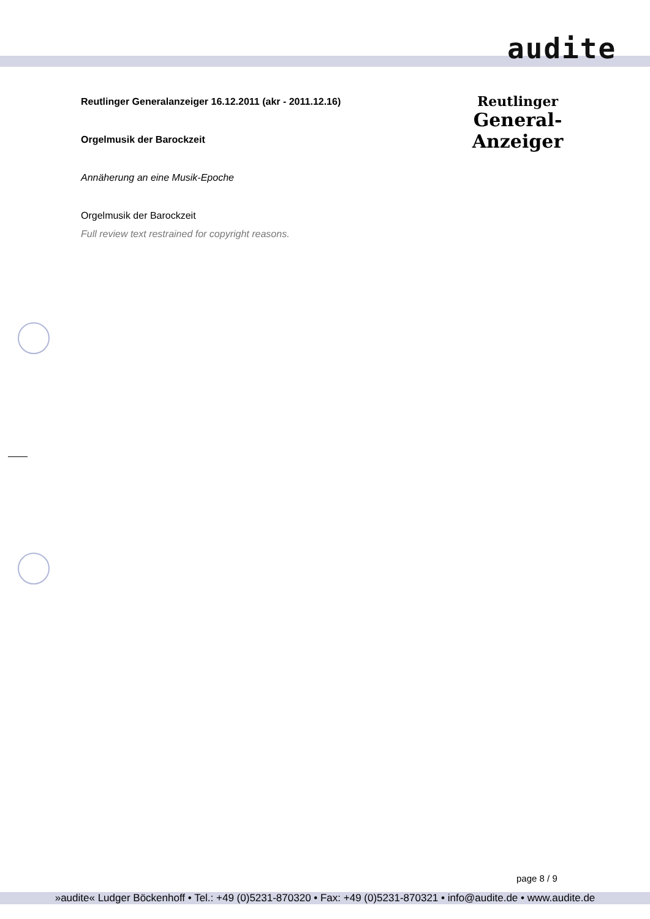audite
Reutlinger
General-Anzeiger
Reutlinger Generalanzeiger 16.12.2011 (akr - 2011.12.16)
Orgelmusik der Barockzeit
Annäherung an eine Musik-Epoche
Orgelmusik der Barockzeit
Full review text restrained for copyright reasons.
page 8 / 9
»audite« Ludger Böckenhoff • Tel.: +49 (0)5231-870320 • Fax: +49 (0)5231-870321 • info@audite.de • www.audite.de